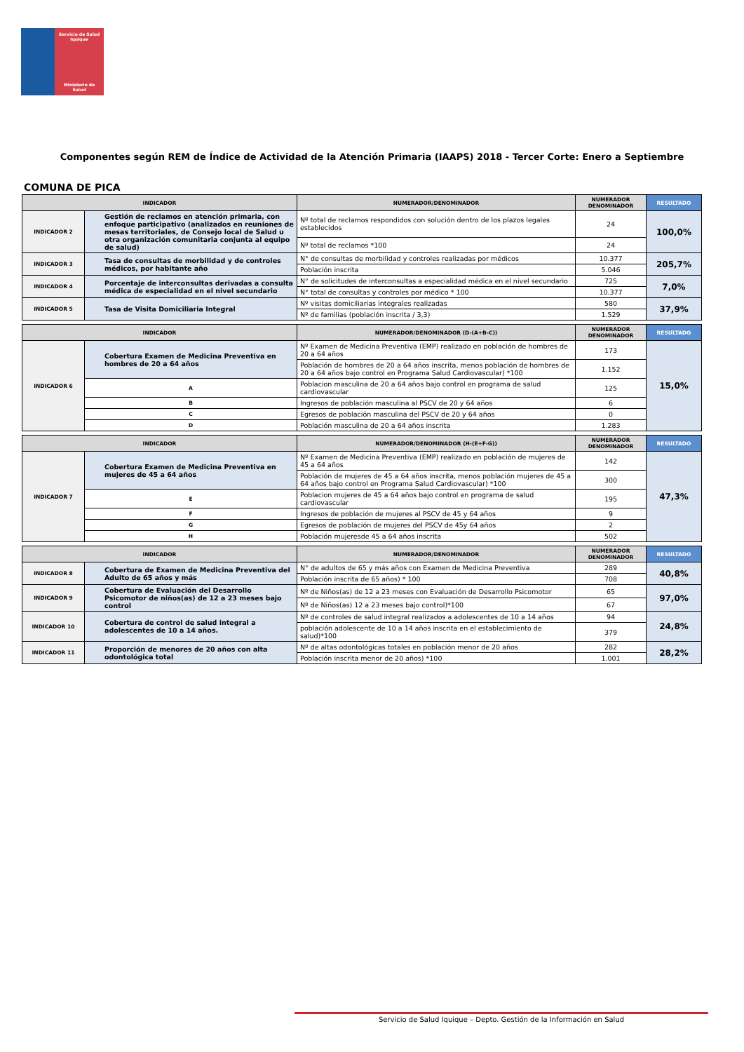Servicio de Salud Iquique
Ministerio de Salud
Componentes según REM de Índice de Actividad de la Atención Primaria (IAAPS) 2018 - Tercer Corte: Enero a Septiembre
COMUNA DE PICA
| INDICADOR | | NUMERADOR/DENOMINADOR | NUMERADOR DENOMINADOR | RESULTADO |
| --- | --- | --- | --- | --- |
| INDICADOR 2 | Gestión de reclamos en atención primaria, con enfoque participativo (analizados en reuniones de mesas territoriales, de Consejo local de Salud u otra organización comunitaria conjunta al equipo de salud) | Nº total de reclamos respondidos con solución dentro de los plazos legales establecidos | 24 | 100,0% |
| | | Nº total de reclamos *100 | 24 | |
| INDICADOR 3 | Tasa de consultas de morbilidad y de controles médicos, por habitante año | N° de consultas de morbilidad y controles realizadas por médicos | 10.377 | 205,7% |
| | | Población inscrita | 5.046 | |
| INDICADOR 4 | Porcentaje de interconsultas derivadas a consulta médica de especialidad en el nivel secundario | N° de solicitudes de interconsultas a especialidad médica en el nivel secundario | 725 | 7,0% |
| | | N° total de consultas y controles por médico * 100 | 10.377 | |
| INDICADOR 5 | Tasa de Visita Domiciliaria Integral | Nº visitas domiciliarias integrales realizadas | 580 | 37,9% |
| | | Nº de familias (población inscrita / 3,3) | 1.529 | |
| INDICADOR | | NUMERADOR/DENOMINADOR (D-(A+B-C)) | NUMERADOR DENOMINADOR | RESULTADO |
| --- | --- | --- | --- | --- |
| INDICADOR 6 | Cobertura Examen de Medicina Preventiva en hombres de 20 a 64 años | Nº Examen de Medicina Preventiva (EMP) realizado en población de hombres de 20 a 64 años | 173 | 15,0% |
| | | Población de hombres de 20 a 64 años inscrita, menos población de hombres de 20 a 64 años bajo control en Programa Salud Cardiovascular) *100 | 1.152 | |
| | A | Poblacion masculina de 20 a 64 años bajo control en programa de salud cardiovascular | 125 | |
| | B | Ingresos de población masculina al PSCV de 20 y 64 años | 6 | |
| | C | Egresos de población masculina del PSCV de 20 y 64 años | 0 | |
| | D | Población masculina de 20 a 64 años inscrita | 1.283 | |
| INDICADOR | | NUMERADOR/DENOMINADOR (H-(E+F-G)) | NUMERADOR DENOMINADOR | RESULTADO |
| --- | --- | --- | --- | --- |
| INDICADOR 7 | Cobertura Examen de Medicina Preventiva en mujeres de 45 a 64 años | Nº Examen de Medicina Preventiva (EMP) realizado en población de mujeres de 45 a 64 años | 142 | 47,3% |
| | | Población de mujeres de 45 a 64 años inscrita, menos población mujeres de 45 a 64 años bajo control en Programa Salud Cardiovascular) *100 | 300 | |
| | E | Poblacion mujeres de 45 a 64 años bajo control en programa de salud cardiovascular | 195 | |
| | F | Ingresos de población de mujeres al PSCV de 45 y 64 años | 9 | |
| | G | Egresos de población de mujeres del PSCV de 45y 64 años | 2 | |
| | H | Población mujeresde 45 a 64 años inscrita | 502 | |
| INDICADOR | | NUMERADOR/DENOMINADOR | NUMERADOR DENOMINADOR | RESULTADO |
| --- | --- | --- | --- | --- |
| INDICADOR 8 | Cobertura de Examen de Medicina Preventiva del Adulto de 65 años y más | N° de adultos de 65 y más años con Examen de Medicina Preventiva | 289 | 40,8% |
| | | Población inscrita de 65 años) * 100 | 708 | |
| INDICADOR 9 | Cobertura de Evaluación del Desarrollo Psicomotor de niños(as) de 12 a 23 meses bajo control | Nº de Niños(as) de 12 a 23 meses con Evaluación de Desarrollo Psicomotor | 65 | 97,0% |
| | | Nº de Niños(as) 12 a 23 meses bajo control)*100 | 67 | |
| INDICADOR 10 | Cobertura de control de salud integral a adolescentes de 10 a 14 años. | Nº de controles de salud integral realizados a adolescentes de 10 a 14 años | 94 | 24,8% |
| | | población adolescente de 10 a 14 años inscrita en el establecimiento de salud)*100 | 379 | |
| INDICADOR 11 | Proporción de menores de 20 años con alta odontológica total | Nº de altas odontológicas totales en población menor de 20 años | 282 | 28,2% |
| | | Población inscrita menor de 20 años) *100 | 1.001 | |
Servicio de Salud Iquique – Depto. Gestión de la Información en Salud